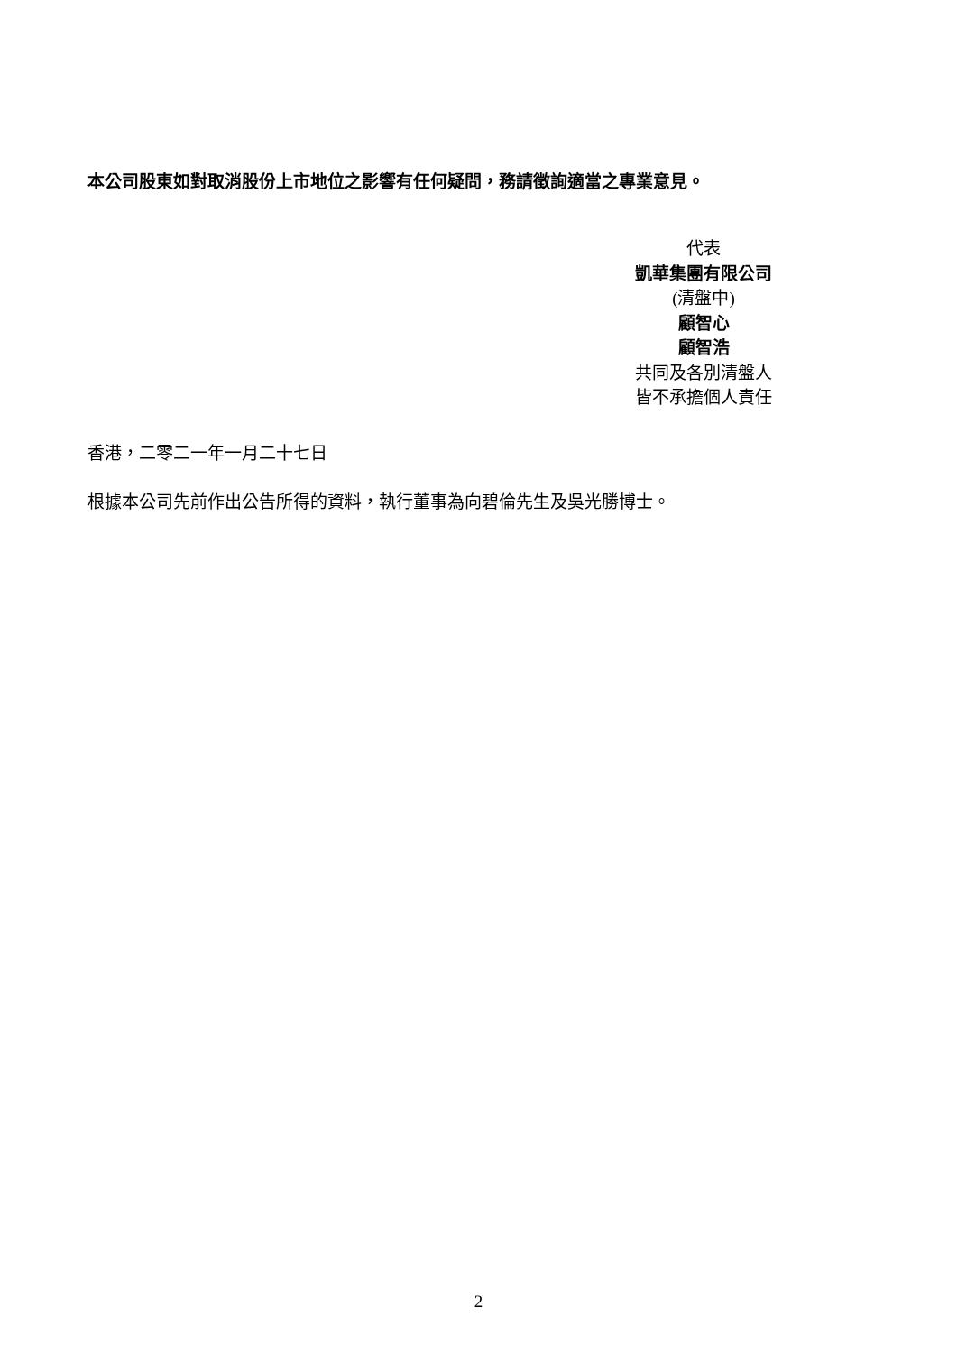本公司股東如對取消股份上市地位之影響有任何疑問，務請徵詢適當之專業意見。
代表
凱華集團有限公司
(清盤中)
顧智心
顧智浩
共同及各別清盤人
皆不承擔個人責任
香港，二零二一年一月二十七日
根據本公司先前作出公告所得的資料，執行董事為向碧倫先生及吳光勝博士。
2